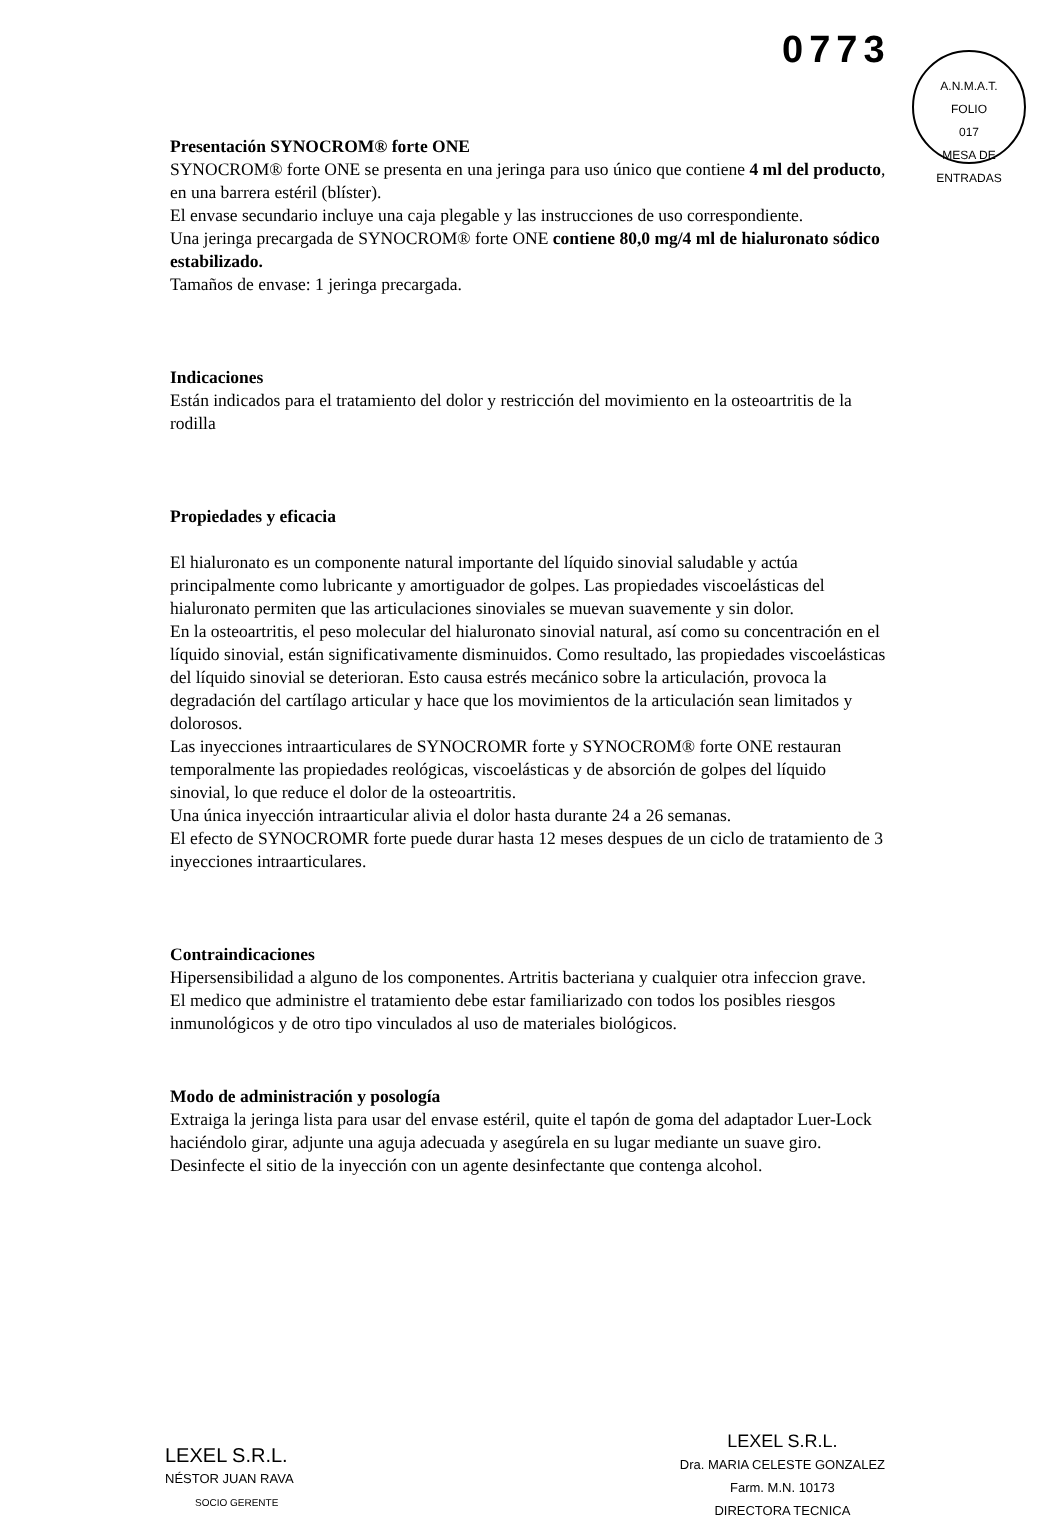0773
A.N.M.A.T.
FOLIO
017
MESA DE ENTRADAS
Presentación SYNOCROM® forte ONE
SYNOCROM® forte ONE se presenta en una jeringa para uso único que contiene 4 ml del producto, en una barrera estéril (blíster).
El envase secundario incluye una caja plegable y las instrucciones de uso correspondiente.
Una jeringa precargada de SYNOCROM® forte ONE contiene 80,0 mg/4 ml de hialuronato sódico estabilizado.
Tamaños de envase: 1 jeringa precargada.
Indicaciones
Están indicados para el tratamiento del dolor y restricción del movimiento en la osteoartritis de la rodilla
Propiedades y eficacia
El hialuronato es un componente natural importante del líquido sinovial saludable y actúa principalmente como lubricante y amortiguador de golpes. Las propiedades viscoelásticas del hialuronato permiten que las articulaciones sinoviales se muevan suavemente y sin dolor.
En la osteoartritis, el peso molecular del hialuronato sinovial natural, así como su concentración en el líquido sinovial, están significativamente disminuidos. Como resultado, las propiedades viscoelásticas del líquido sinovial se deterioran. Esto causa estrés mecánico sobre la articulación, provoca la degradación del cartílago articular y hace que los movimientos de la articulación sean limitados y dolorosos.
Las inyecciones intraarticulares de SYNOCROMR forte y SYNOCROM® forte ONE restauran temporalmente las propiedades reológicas, viscoelásticas y de absorción de golpes del líquido sinovial, lo que reduce el dolor de la osteoartritis.
Una única inyección intraarticular alivia el dolor hasta durante 24 a 26 semanas.
El efecto de SYNOCROMR forte puede durar hasta 12 meses despues de un ciclo de tratamiento de 3 inyecciones intraarticulares.
Contraindicaciones
Hipersensibilidad a alguno de los componentes. Artritis bacteriana y cualquier otra infeccion grave.
El medico que administre el tratamiento debe estar familiarizado con todos los posibles riesgos inmunológicos y de otro tipo vinculados al uso de materiales biológicos.
Modo de administración y posología
Extraiga la jeringa lista para usar del envase estéril, quite el tapón de goma del adaptador Luer-Lock haciéndolo girar, adjunte una aguja adecuada y asegúrela en su lugar mediante un suave giro. Desinfecte el sitio de la inyección con un agente desinfectante que contenga alcohol.
LEXEL S.R.L.
NÉSTOR JUAN RAVA
SOCIO GERENTE
LEXEL S.R.L.
Dra. MARIA CELESTE GONZALEZ
Farm. M.N. 10173
DIRECTORA TECNICA